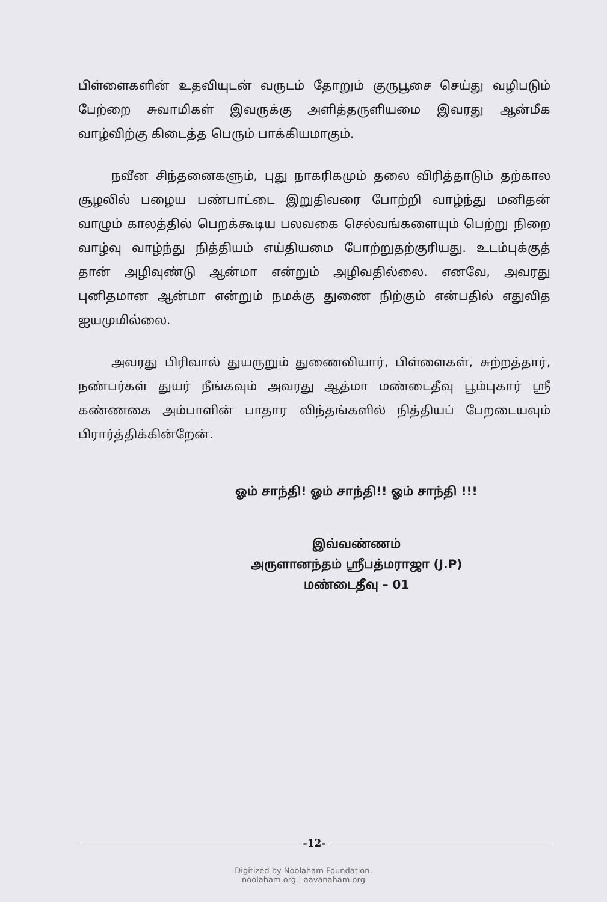பிள்ளைகளின் உதவியுடன் வருடம் தோறும் குருபூசை செய்து வழிபடும் பேற்றை சுவாமிகள் இவருக்கு அளித்தருளியமை இவரது ஆன்மீக வாழ்விற்கு கிடைத்த பெரும் பாக்கியமாகும்.
நவீன சிந்தனைகளும், புது நாகரிகமும் தலை விரித்தாடும் தற்கால சூழலில் பழைய பண்பாட்டை இறுதிவரை போற்றி வாழ்ந்து மனிதன் வாழும் காலத்தில் பெறக்கூடிய பலவகை செல்வங்களையும் பெற்று நிறை வாழ்வு வாழ்ந்து நித்தியம் எய்தியமை போற்றுதற்குரியது. உடம்புக்குத் தான் அழிவுண்டு ஆன்மா என்றும் அழிவதில்லை. எனவே, அவரது புனிதமான ஆன்மா என்றும் நமக்கு துணை நிற்கும் என்பதில் எதுவித ஐயமுமில்லை.
அவரது பிரிவால் துயருறும் துணைவியார், பிள்ளைகள், சுற்றத்தார், நண்பர்கள் துயர் நீங்கவும் அவரது ஆத்மா மண்டைதீவு பூம்புகார் ஸ்ரீ கண்ணகை அம்பாளின் பாதார விந்தங்களில் நித்தியப் பேறடையவும் பிரார்த்திக்கின்றேன்.
ஓம் சாந்தி! ஓம் சாந்தி!! ஓம் சாந்தி !!!
இவ்வண்ணம்
அருளானந்தம் ஸ்ரீபத்மராஜா (J.P)
மண்டைதீவு – 01
-12-
Digitized by Noolaham Foundation.
noolaham.org | aavanaham.org